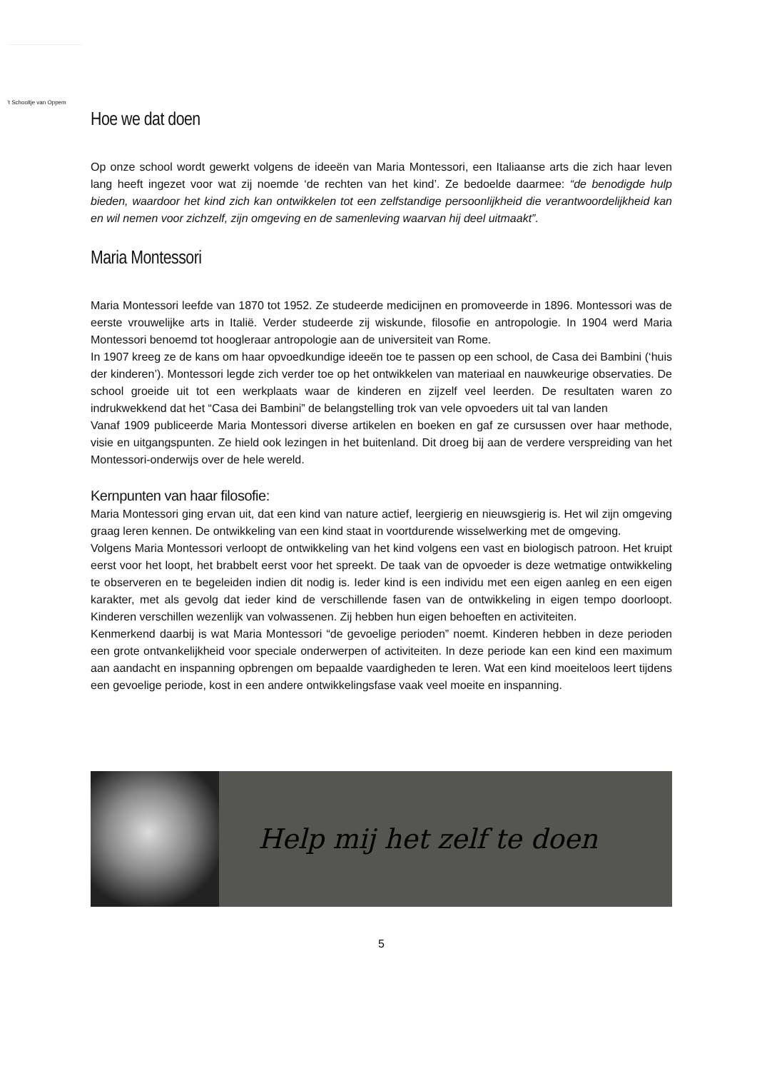’t Schooltje van Oppem
Hoe we dat doen
Op onze school wordt gewerkt volgens de ideeën van Maria Montessori, een Italiaanse arts die zich haar leven lang heeft ingezet voor wat zij noemde ‘de rechten van het kind’. Ze bedoelde daarmee: “de benodigde hulp bieden, waardoor het kind zich kan ontwikkelen tot een zelfstandige persoonlijkheid die verantwoordelijkheid kan en wil nemen voor zichzelf, zijn omgeving en de samenleving waarvan hij deel uitmaakt”.
Maria Montessori
Maria Montessori leefde van 1870 tot 1952. Ze studeerde medicijnen en promoveerde in 1896. Montessori was de eerste vrouwelijke arts in Italië. Verder studeerde zij wiskunde, filosofie en antropologie. In 1904 werd Maria Montessori benoemd tot hoogleraar antropologie aan de universiteit van Rome.
In 1907 kreeg ze de kans om haar opvoedkundige ideeën toe te passen op een school, de Casa dei Bambini (‘huis der kinderen’). Montessori legde zich verder toe op het ontwikkelen van materiaal en nauwkeurige observaties. De school groeide uit tot een werkplaats waar de kinderen en zijzelf veel leerden. De resultaten waren zo indrukwekkend dat het “Casa dei Bambini” de belangstelling trok van vele opvoeders uit tal van landen
Vanaf 1909 publiceerde Maria Montessori diverse artikelen en boeken en gaf ze cursussen over haar methode, visie en uitgangspunten. Ze hield ook lezingen in het buitenland. Dit droeg bij aan de verdere verspreiding van het Montessori-onderwijs over de hele wereld.
Kernpunten van haar filosofie:
Maria Montessori ging ervan uit, dat een kind van nature actief, leergierig en nieuwsgierig is. Het wil zijn omgeving graag leren kennen. De ontwikkeling van een kind staat in voortdurende wisselwerking met de omgeving.
Volgens Maria Montessori verloopt de ontwikkeling van het kind volgens een vast en biologisch patroon. Het kruipt eerst voor het loopt, het brabbelt eerst voor het spreekt. De taak van de opvoeder is deze wetmatige ontwikkeling te observeren en te begeleiden indien dit nodig is. Ieder kind is een individu met een eigen aanleg en een eigen karakter, met als gevolg dat ieder kind de verschillende fasen van de ontwikkeling in eigen tempo doorloopt. Kinderen verschillen wezenlijk van volwassenen. Zij hebben hun eigen behoeften en activiteiten.
Kenmerkend daarbij is wat Maria Montessori “de gevoelige perioden” noemt. Kinderen hebben in deze perioden een grote ontvankelijkheid voor speciale onderwerpen of activiteiten. In deze periode kan een kind een maximum aan aandacht en inspanning opbrengen om bepaalde vaardigheden te leren. Wat een kind moeiteloos leert tijdens een gevoelige periode, kost in een andere ontwikkelingsfase vaak veel moeite en inspanning.
Help mij het zelf te doen
5